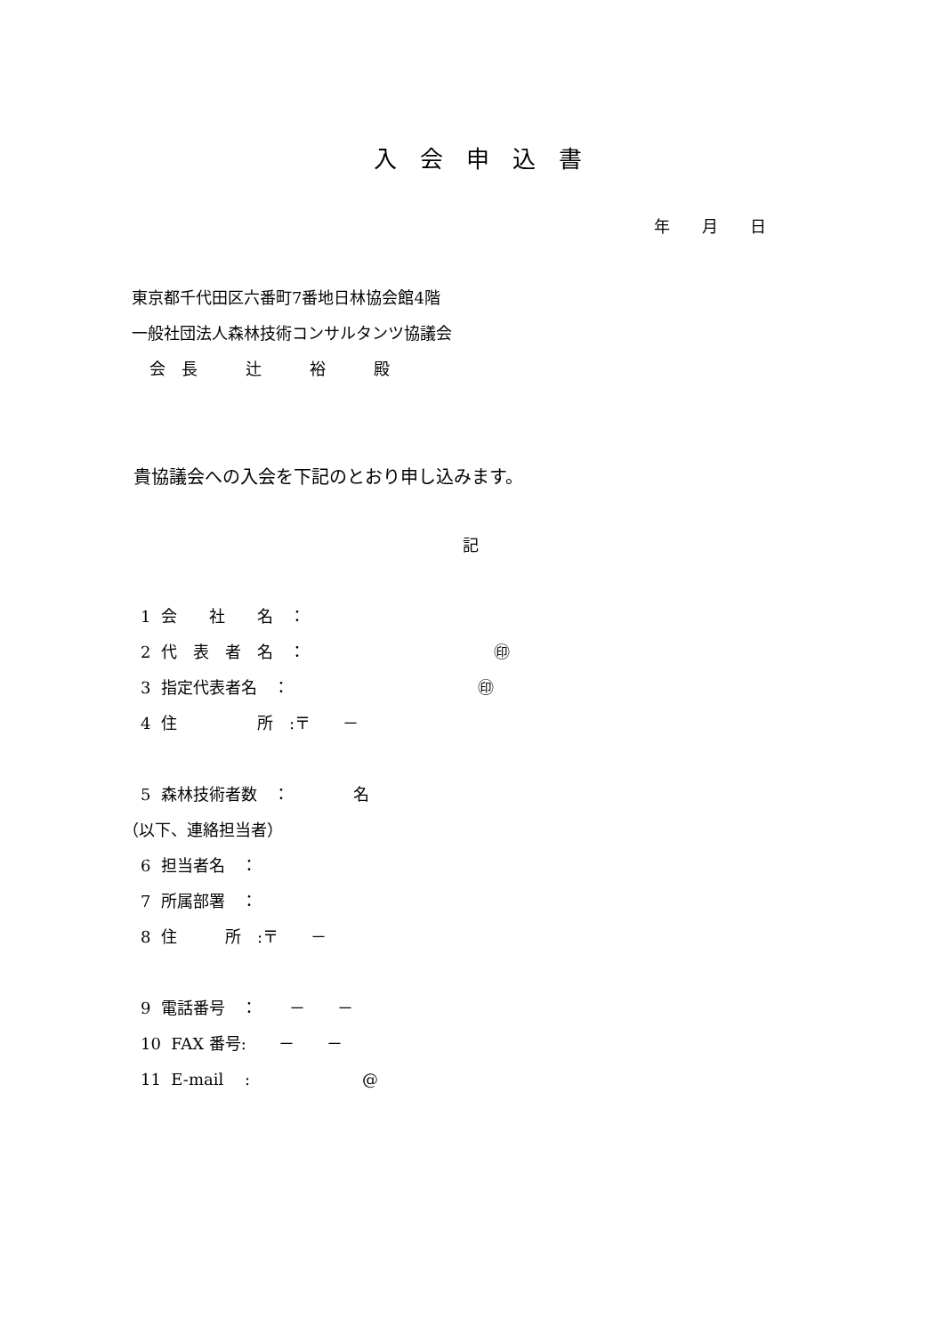入　会　申　込　書
年　　月　　日
東京都千代田区六番町7番地日林協会館4階
一般社団法人森林技術コンサルタンツ協議会
会　長　　　辻　　　裕　　　殿
貴協議会への入会を下記のとおり申し込みます。
記
1 会　　社　　名　：
2 代　表　者　名　： ㊞
3 指定代表者名　： ㊞
4 住　　　　　所　:〒　　－
5 森林技術者数　：　　　　名
（以下、連絡担当者）
6 担当者名　：
7 所属部署　：
8 住　　　所　:〒　　－
9 電話番号　：　　－　　－
10 FAX 番号:　　－　　－
11 E-mail　 : @